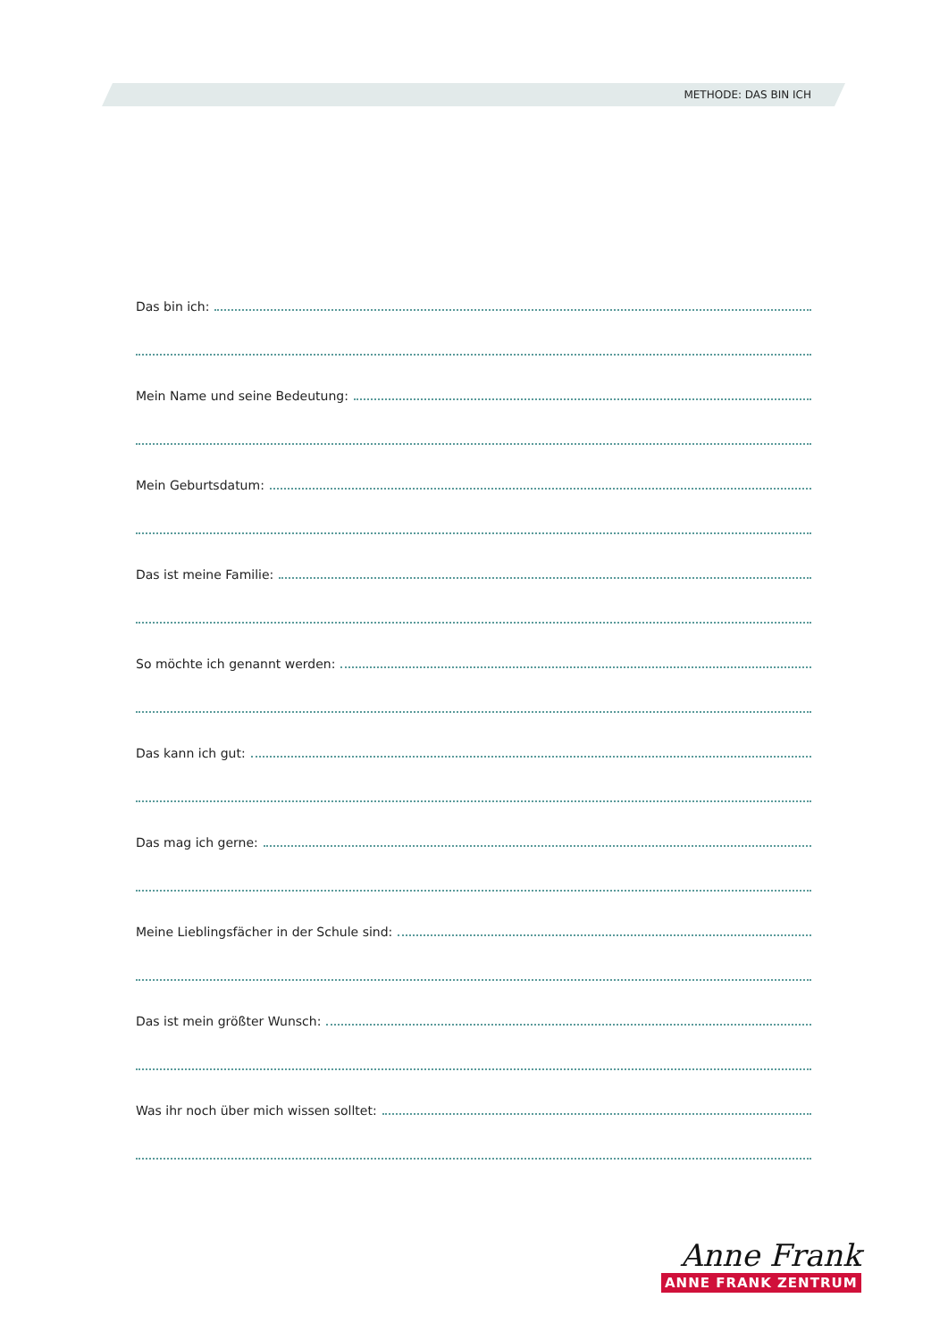METHODE: DAS BIN ICH
Das bin ich:
Mein Name und seine Bedeutung:
Mein Geburtsdatum:
Das ist meine Familie:
So möchte ich genannt werden:
Das kann ich gut:
Das mag ich gerne:
Meine Lieblingsfächer in der Schule sind:
Das ist mein größter Wunsch:
Was ihr noch über mich wissen solltet:
Anne Frank
ANNE FRANK ZENTRUM